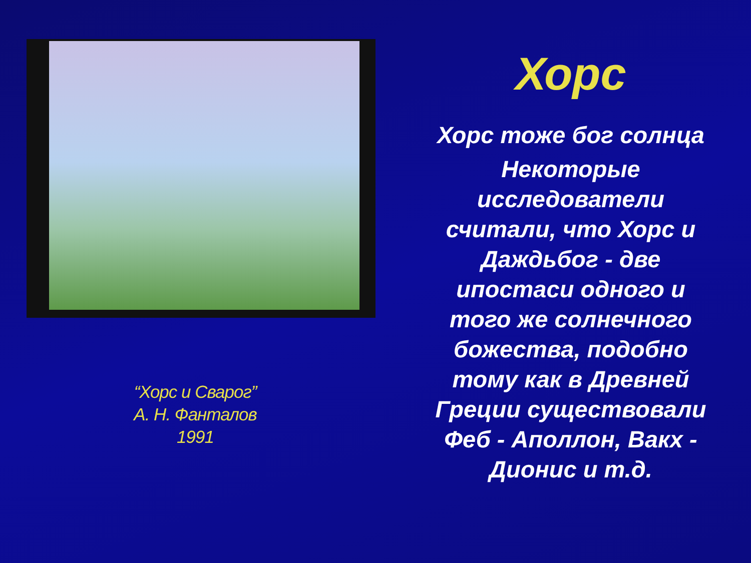“Хорс и Сварог”
А. Н. Фанталов
1991
Хорс
Хорс тоже бог солнца
Некоторые
исследователи
считали, что Хорс и
Даждьбог - две
ипостаси одного и
того же солнечного
божества, подобно
тому как в Древней
Греции существовали
Феб - Аполлон, Вакх -
Дионис и т.д.